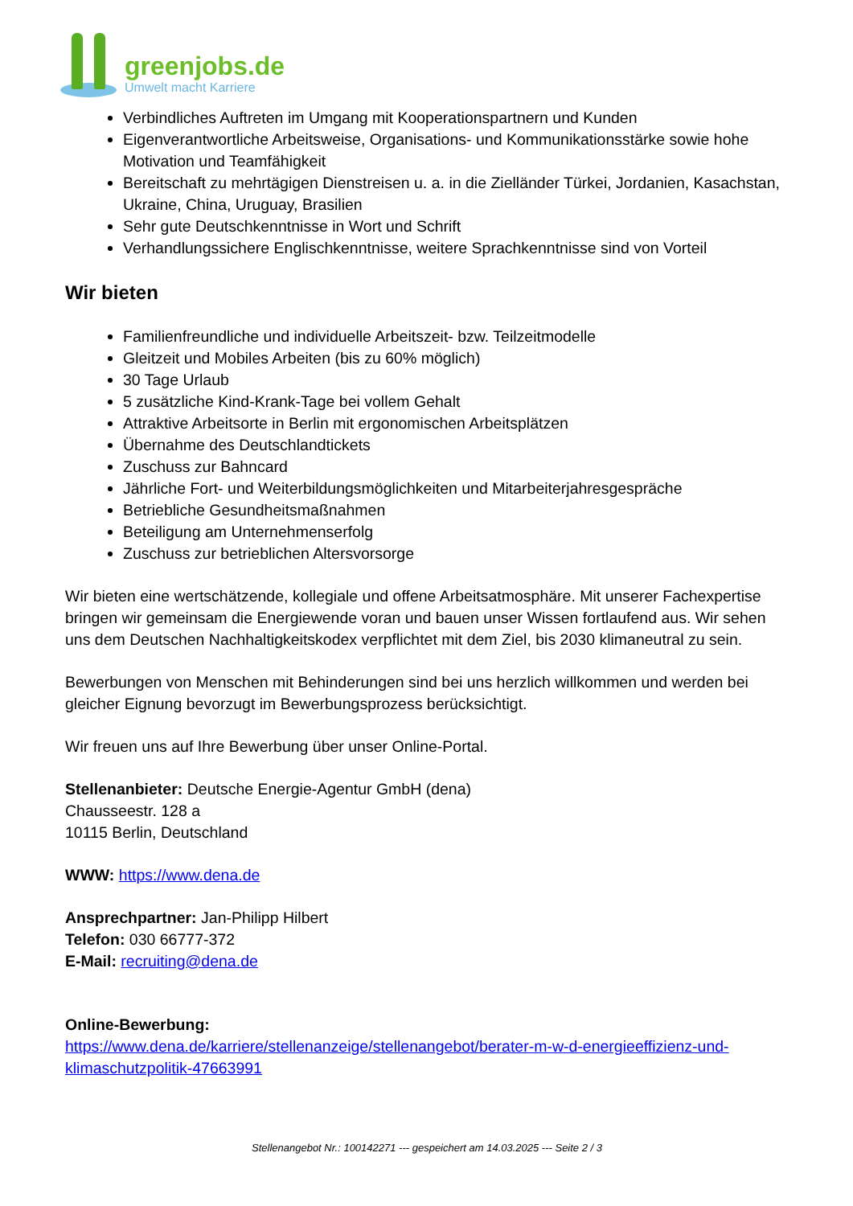greenjobs.de
Umwelt macht Karriere
Verbindliches Auftreten im Umgang mit Kooperationspartnern und Kunden
Eigenverantwortliche Arbeitsweise, Organisations- und Kommunikationsstärke sowie hohe Motivation und Teamfähigkeit
Bereitschaft zu mehrtägigen Dienstreisen u. a. in die Zielländer Türkei, Jordanien, Kasachstan, Ukraine, China, Uruguay, Brasilien
Sehr gute Deutschkenntnisse in Wort und Schrift
Verhandlungssichere Englischkenntnisse, weitere Sprachkenntnisse sind von Vorteil
Wir bieten
Familienfreundliche und individuelle Arbeitszeit- bzw. Teilzeitmodelle
Gleitzeit und Mobiles Arbeiten (bis zu 60% möglich)
30 Tage Urlaub
5 zusätzliche Kind-Krank-Tage bei vollem Gehalt
Attraktive Arbeitsorte in Berlin mit ergonomischen Arbeitsplätzen
Übernahme des Deutschlandtickets
Zuschuss zur Bahncard
Jährliche Fort- und Weiterbildungsmöglichkeiten und Mitarbeiterjahresgespräche
Betriebliche Gesundheitsmaßnahmen
Beteiligung am Unternehmenserfolg
Zuschuss zur betrieblichen Altersvorsorge
Wir bieten eine wertschätzende, kollegiale und offene Arbeitsatmosphäre. Mit unserer Fachexpertise bringen wir gemeinsam die Energiewende voran und bauen unser Wissen fortlaufend aus. Wir sehen uns dem Deutschen Nachhaltigkeitskodex verpflichtet mit dem Ziel, bis 2030 klimaneutral zu sein.
Bewerbungen von Menschen mit Behinderungen sind bei uns herzlich willkommen und werden bei gleicher Eignung bevorzugt im Bewerbungsprozess berücksichtigt.
Wir freuen uns auf Ihre Bewerbung über unser Online-Portal.
Stellenanbieter: Deutsche Energie-Agentur GmbH (dena)
Chausseestr. 128 a
10115 Berlin, Deutschland
WWW: https://www.dena.de
Ansprechpartner: Jan-Philipp Hilbert
Telefon: 030 66777-372
E-Mail: recruiting@dena.de
Online-Bewerbung:
https://www.dena.de/karriere/stellenanzeige/stellenangebot/berater-m-w-d-energieeffizienz-und-klimaschutzpolitik-47663991
Stellenangebot Nr.: 100142271 --- gespeichert am 14.03.2025 --- Seite 2 / 3